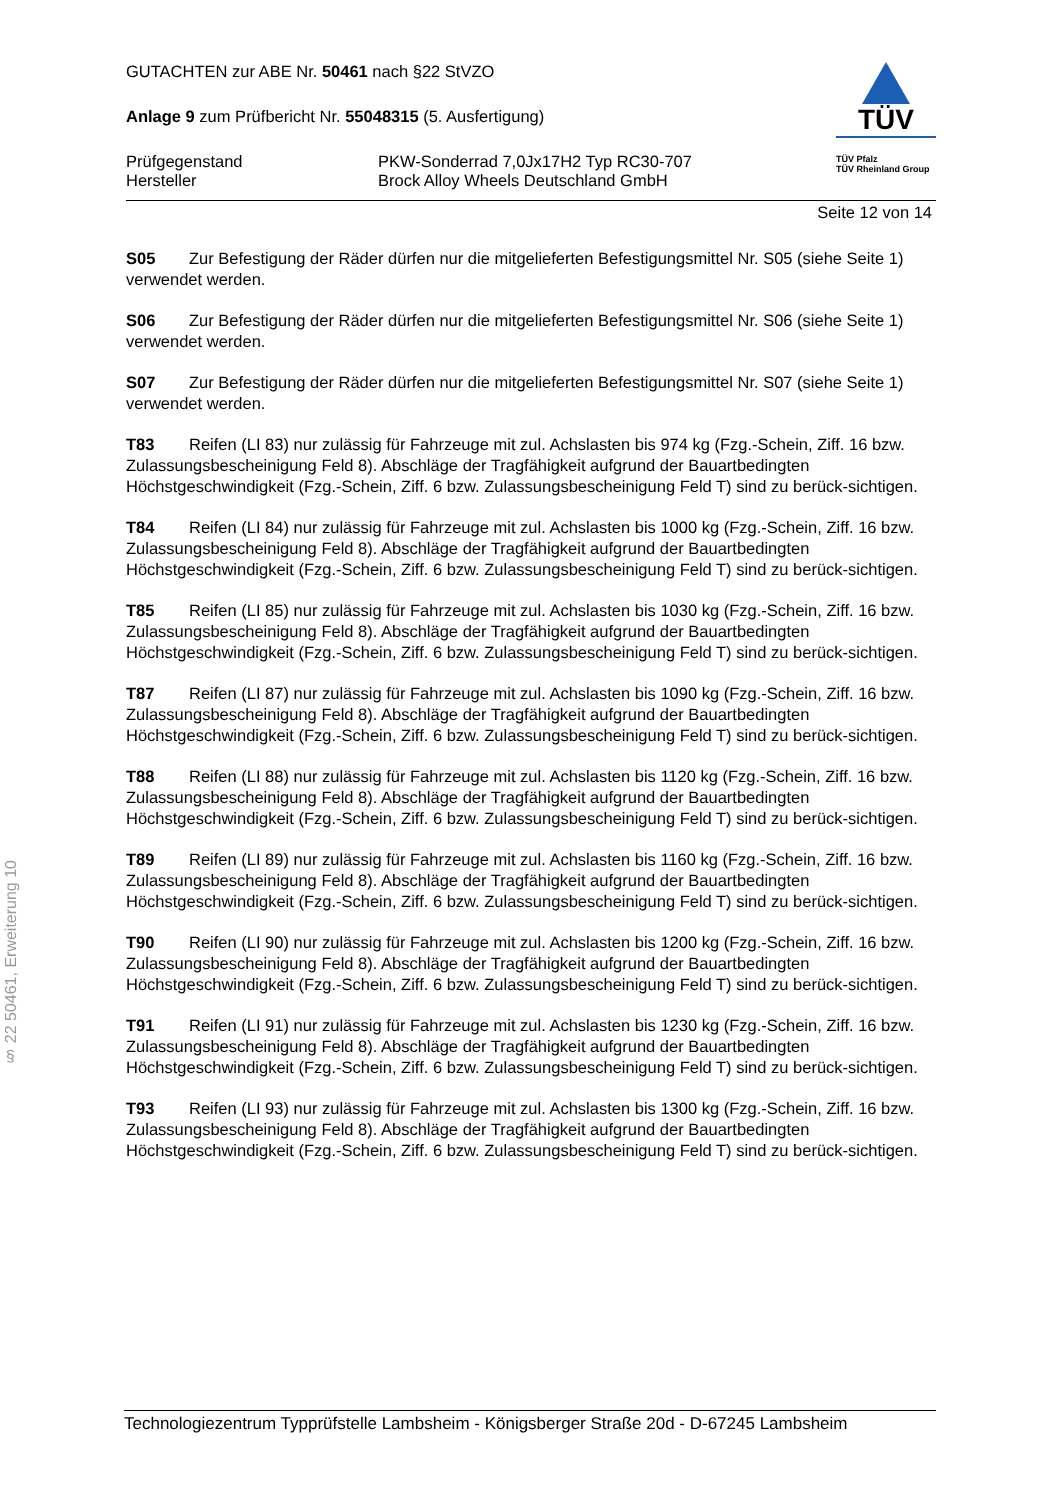GUTACHTEN zur ABE Nr. 50461 nach §22 StVZO
Anlage 9 zum Prüfbericht Nr. 55048315 (5. Ausfertigung)
Prüfgegenstand
Hersteller
PKW-Sonderrad 7,0Jx17H2 Typ RC30-707
Brock Alloy Wheels Deutschland GmbH
TÜV
TÜV Pfalz
TÜV Rheinland Group
Seite 12 von 14
S05 Zur Befestigung der Räder dürfen nur die mitgelieferten Befestigungsmittel Nr. S05 (siehe Seite 1) verwendet werden.
S06 Zur Befestigung der Räder dürfen nur die mitgelieferten Befestigungsmittel Nr. S06 (siehe Seite 1) verwendet werden.
S07 Zur Befestigung der Räder dürfen nur die mitgelieferten Befestigungsmittel Nr. S07 (siehe Seite 1) verwendet werden.
T83 Reifen (LI 83) nur zulässig für Fahrzeuge mit zul. Achslasten bis 974 kg (Fzg.-Schein, Ziff. 16 bzw. Zulassungsbescheinigung Feld 8). Abschläge der Tragfähigkeit aufgrund der Bauartbedingten Höchstgeschwindigkeit (Fzg.-Schein, Ziff. 6 bzw. Zulassungsbescheinigung Feld T) sind zu berück-sichtigen.
T84 Reifen (LI 84) nur zulässig für Fahrzeuge mit zul. Achslasten bis 1000 kg (Fzg.-Schein, Ziff. 16 bzw. Zulassungsbescheinigung Feld 8). Abschläge der Tragfähigkeit aufgrund der Bauartbedingten Höchstgeschwindigkeit (Fzg.-Schein, Ziff. 6 bzw. Zulassungsbescheinigung Feld T) sind zu berück-sichtigen.
T85 Reifen (LI 85) nur zulässig für Fahrzeuge mit zul. Achslasten bis 1030 kg (Fzg.-Schein, Ziff. 16 bzw. Zulassungsbescheinigung Feld 8). Abschläge der Tragfähigkeit aufgrund der Bauartbedingten Höchstgeschwindigkeit (Fzg.-Schein, Ziff. 6 bzw. Zulassungsbescheinigung Feld T) sind zu berück-sichtigen.
T87 Reifen (LI 87) nur zulässig für Fahrzeuge mit zul. Achslasten bis 1090 kg (Fzg.-Schein, Ziff. 16 bzw. Zulassungsbescheinigung Feld 8). Abschläge der Tragfähigkeit aufgrund der Bauartbedingten Höchstgeschwindigkeit (Fzg.-Schein, Ziff. 6 bzw. Zulassungsbescheinigung Feld T) sind zu berück-sichtigen.
T88 Reifen (LI 88) nur zulässig für Fahrzeuge mit zul. Achslasten bis 1120 kg (Fzg.-Schein, Ziff. 16 bzw. Zulassungsbescheinigung Feld 8). Abschläge der Tragfähigkeit aufgrund der Bauartbedingten Höchstgeschwindigkeit (Fzg.-Schein, Ziff. 6 bzw. Zulassungsbescheinigung Feld T) sind zu berück-sichtigen.
T89 Reifen (LI 89) nur zulässig für Fahrzeuge mit zul. Achslasten bis 1160 kg (Fzg.-Schein, Ziff. 16 bzw. Zulassungsbescheinigung Feld 8). Abschläge der Tragfähigkeit aufgrund der Bauartbedingten Höchstgeschwindigkeit (Fzg.-Schein, Ziff. 6 bzw. Zulassungsbescheinigung Feld T) sind zu berück-sichtigen.
T90 Reifen (LI 90) nur zulässig für Fahrzeuge mit zul. Achslasten bis 1200 kg (Fzg.-Schein, Ziff. 16 bzw. Zulassungsbescheinigung Feld 8). Abschläge der Tragfähigkeit aufgrund der Bauartbedingten Höchstgeschwindigkeit (Fzg.-Schein, Ziff. 6 bzw. Zulassungsbescheinigung Feld T) sind zu berück-sichtigen.
T91 Reifen (LI 91) nur zulässig für Fahrzeuge mit zul. Achslasten bis 1230 kg (Fzg.-Schein, Ziff. 16 bzw. Zulassungsbescheinigung Feld 8). Abschläge der Tragfähigkeit aufgrund der Bauartbedingten Höchstgeschwindigkeit (Fzg.-Schein, Ziff. 6 bzw. Zulassungsbescheinigung Feld T) sind zu berück-sichtigen.
T93 Reifen (LI 93) nur zulässig für Fahrzeuge mit zul. Achslasten bis 1300 kg (Fzg.-Schein, Ziff. 16 bzw. Zulassungsbescheinigung Feld 8). Abschläge der Tragfähigkeit aufgrund der Bauartbedingten Höchstgeschwindigkeit (Fzg.-Schein, Ziff. 6 bzw. Zulassungsbescheinigung Feld T) sind zu berück-sichtigen.
§ 22 50461, Erweiterung 10
Technologiezentrum Typprüfstelle Lambsheim - Königsberger Straße 20d - D-67245 Lambsheim